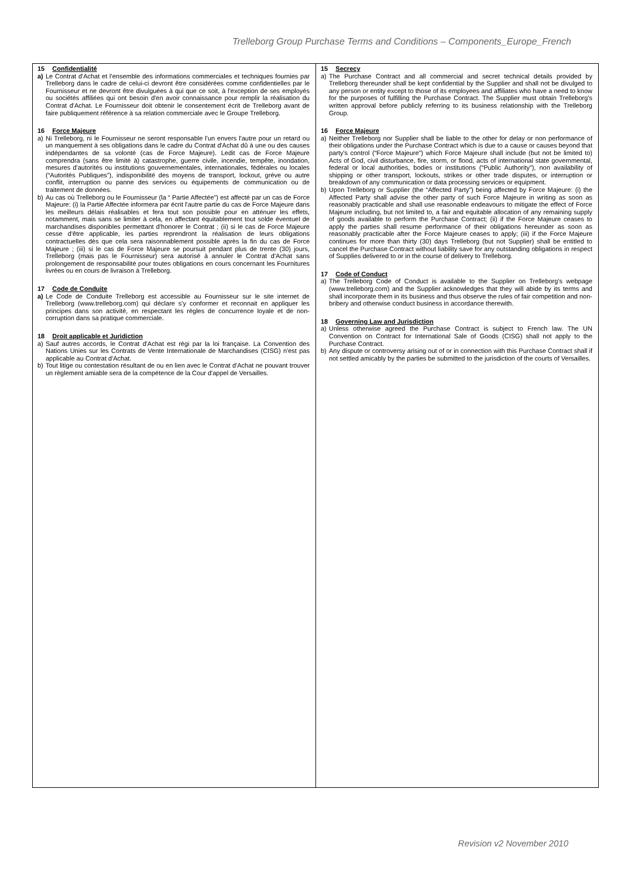Trelleborg Group Purchase Terms and Conditions – Components_Europe_French
15 Confidentialité
a) Le Contrat d'Achat et l'ensemble des informations commerciales et techniques fournies par Trelleborg dans le cadre de celui-ci devront être considérées comme confidentielles par le Fournisseur et ne devront être divulguées à qui que ce soit, à l'exception de ses employés ou sociétés affiliées qui ont besoin d'en avoir connaissance pour remplir la réalisation du Contrat d'Achat. Le Fournisseur doit obtenir le consentement écrit de Trelleborg avant de faire publiquement référence à sa relation commerciale avec le Groupe Trelleborg.
16 Force Majeure
a) Ni Trelleborg, ni le Fournisseur ne seront responsable l'un envers l'autre pour un retard ou un manquement à ses obligations dans le cadre du Contrat d'Achat dû à une ou des causes indépendantes de sa volonté (cas de Force Majeure). Ledit cas de Force Majeure comprendra (sans être limité à) catastrophe, guerre civile, incendie, tempête, inondation, mesures d'autorités ou institutions gouvernementales, internationales, fédérales ou locales (“Autorités Publiques”), indisponibilité des moyens de transport, lockout, grève ou autre conflit, interruption ou panne des services ou équipements de communication ou de traitement de données.
b) Au cas où Trelleborg ou le Fournisseur (la “ Partie Affectée”) est affecté par un cas de Force Majeure: (i) la Partie Affectée informera par écrit l'autre partie du cas de Force Majeure dans les meilleurs délais réalisables et fera tout son possible pour en atténuer les effets, notamment, mais sans se limiter à cela, en affectant équitablement tout solde éventuel de marchandises disponibles permettant d'honorer le Contrat ; (ii) si le cas de Force Majeure cesse d'être applicable, les parties reprendront la réalisation de leurs obligations contractuelles dès que cela sera raisonnablement possible après la fin du cas de Force Majeure ; (iii) si le cas de Force Majeure se poursuit pendant plus de trente (30) jours, Trelleborg (mais pas le Fournisseur) sera autorisé à annuler le Contrat d'Achat sans prolongement de responsabilité pour toutes obligations en cours concernant les Fournitures livrées ou en cours de livraison à Trelleborg.
17 Code de Conduite
a) Le Code de Conduite Trelleborg est accessible au Fournisseur sur le site internet de Trelleborg (www.trelleborg.com) qui déclare s'y conformer et reconnait en appliquer les principes dans son activité, en respectant les règles de concurrence loyale et de non-corruption dans sa pratique commerciale.
18 Droit applicable et Juridiction
a) Sauf autres accords, le Contrat d'Achat est régi par la loi française. La Convention des Nations Unies sur les Contrats de Vente Internationale de Marchandises (CISG) n'est pas applicable au Contrat d'Achat.
b) Tout litige ou contestation résultant de ou en lien avec le Contrat d'Achat ne pouvant trouver un règlement amiable sera de la compétence de la Cour d'appel de Versailles.
15 Secrecy
a) The Purchase Contract and all commercial and secret technical details provided by Trelleborg thereunder shall be kept confidential by the Supplier and shall not be divulged to any person or entity except to those of its employees and affiliates who have a need to know for the purposes of fulfilling the Purchase Contract. The Supplier must obtain Trelleborg's written approval before publicly referring to its business relationship with the Trelleborg Group.
16 Force Majeure
a) Neither Trelleborg nor Supplier shall be liable to the other for delay or non performance of their obligations under the Purchase Contract which is due to a cause or causes beyond that party's control (“Force Majeure”) which Force Majeure shall include (but not be limited to) Acts of God, civil disturbance, fire, storm, or flood, acts of international state governmental, federal or local authorities, bodies or institutions (“Public Authority”), non availability of shipping or other transport, lockouts, strikes or other trade disputes, or interruption or breakdown of any communication or data processing services or equipment.
b) Upon Trelleborg or Supplier (the “Affected Party”) being affected by Force Majeure: (i) the Affected Party shall advise the other party of such Force Majeure in writing as soon as reasonably practicable and shall use reasonable endeavours to mitigate the effect of Force Majeure including, but not limited to, a fair and equitable allocation of any remaining supply of goods available to perform the Purchase Contract; (ii) if the Force Majeure ceases to apply the parties shall resume performance of their obligations hereunder as soon as reasonably practicable after the Force Majeure ceases to apply; (iii) if the Force Majeure continues for more than thirty (30) days Trelleborg (but not Supplier) shall be entitled to cancel the Purchase Contract without liability save for any outstanding obligations in respect of Supplies delivered to or in the course of delivery to Trelleborg.
17 Code of Conduct
a) The Trelleborg Code of Conduct is available to the Supplier on Trelleborg's webpage (www.trelleborg.com) and the Supplier acknowledges that they will abide by its terms and shall incorporate them in its business and thus observe the rules of fair competition and non-bribery and otherwise conduct business in accordance therewith.
18 Governing Law and Jurisdiction
a) Unless otherwise agreed the Purchase Contract is subject to French law. The UN Convention on Contract for International Sale of Goods (CISG) shall not apply to the Purchase Contract.
b) Any dispute or controversy arising out of or in connection with this Purchase Contract shall if not settled amicably by the parties be submitted to the jurisdiction of the courts of Versailles.
Revision v2 November 2010